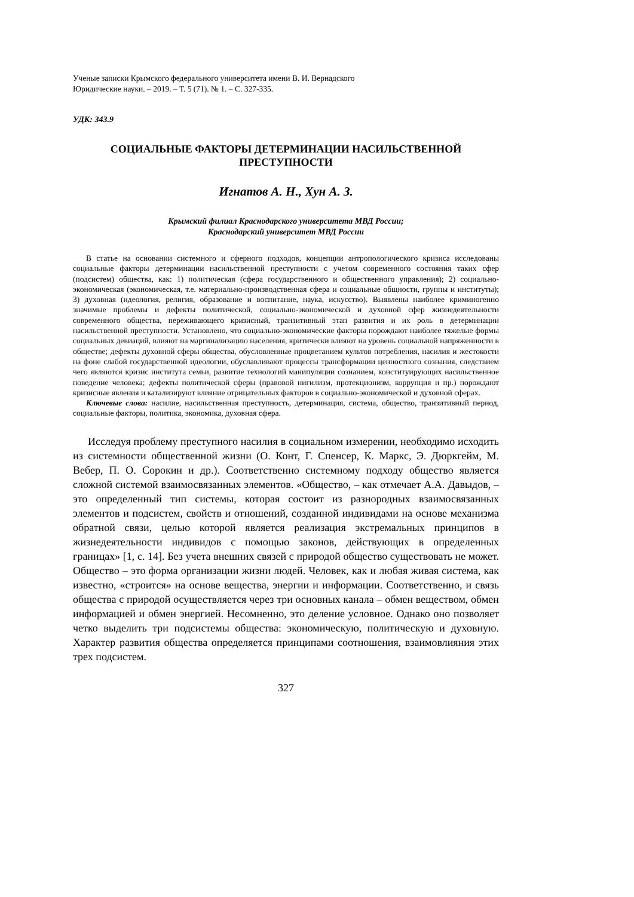Ученые записки Крымского федерального университета имени В. И. Вернадского
Юридические науки. – 2019. – Т. 5 (71). № 1. – С. 327-335.
УДК: 343.9
СОЦИАЛЬНЫЕ ФАКТОРЫ ДЕТЕРМИНАЦИИ НАСИЛЬСТВЕННОЙ
ПРЕСТУПНОСТИ
Игнатов А. Н., Хун А. З.
Крымский филиал Краснодарского университета МВД России;
Краснодарский университет МВД России
В статье на основании системного и сферного подходов, концепции антропологического кризиса исследованы социальные факторы детерминации насильственной преступности с учетом современного состояния таких сфер (подсистем) общества, как: 1) политическая (сфера государственного и общественного управления); 2) социально-экономическая (экономическая, т.е. материально-производственная сфера и социальные общности, группы и институты); 3) духовная (идеология, религия, образование и воспитание, наука, искусство). Выявлены наиболее криминогенно значимые проблемы и дефекты политической, социально-экономической и духовной сфер жизнедеятельности современного общества, переживающего кризисный, транзитивный этап развития и их роль в детерминации насильственной преступности. Установлено, что социально-экономические факторы порождают наиболее тяжелые формы социальных девиаций, влияют на маргинализацию населения, критически влияют на уровень социальной напряженности в обществе; дефекты духовной сферы общества, обусловленные процветанием культов потребления, насилия и жестокости на фоне слабой государственной идеологии, обуславливают процессы трансформации ценностного сознания, следствием чего являются кризис института семьи, развитие технологий манипуляции сознанием, конституирующих насильственное поведение человека; дефекты политической сферы (правовой нигилизм, протекционизм, коррупция и пр.) порождают кризисные явления и катализируют влияние отрицательных факторов в социально-экономической и духовной сферах.
Ключевые слова: насилие, насильственная преступность, детерминация, система, общество, транзитивный период, социальные факторы, политика, экономика, духовная сфера.
Исследуя проблему преступного насилия в социальном измерении, необходимо исходить из системности общественной жизни (О. Конт, Г. Спенсер, К. Маркс, Э. Дюркгейм, М. Вебер, П. О. Сорокин и др.). Соответственно системному подходу общество является сложной системой взаимосвязанных элементов. «Общество, – как отмечает А.А. Давыдов, – это определенный тип системы, которая состоит из разнородных взаимосвязанных элементов и подсистем, свойств и отношений, созданной индивидами на основе механизма обратной связи, целью которой является реализация экстремальных принципов в жизнедеятельности индивидов с помощью законов, действующих в определенных границах» [1, с. 14]. Без учета внешних связей с природой общество существовать не может. Общество – это форма организации жизни людей. Человек, как и любая живая система, как известно, «строится» на основе вещества, энергии и информации. Соответственно, и связь общества с природой осуществляется через три основных канала – обмен веществом, обмен информацией и обмен энергией. Несомненно, это деление условное. Однако оно позволяет четко выделить три подсистемы общества: экономическую, политическую и духовную. Характер развития общества определяется принципами соотношения, взаимовлияния этих трех подсистем.
327